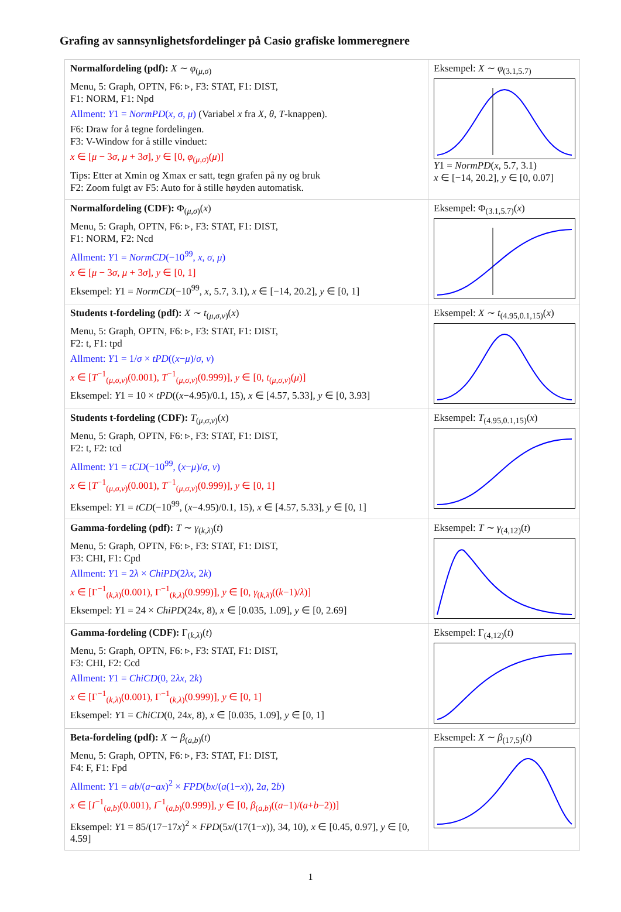Grafing av sannsynlighetsfordelinger på Casio grafiske lommeregnere
| Normalfordeling (pdf): X ∼ φ<sub>(μ,σ)</sub> Menu, 5: Graph, OPTN, F6: ▹, F3: STAT, F1: DIST, F1: NORM, F1: Npd Allment: Y 1 = NormPD ( x , σ , μ ) (Variabel x fra X , θ , T -knappen). F6: Draw for å tegne fordelingen. F3: V-Window for å stille vinduet: x ∈ [ μ − 3 σ , μ + 3 σ ], y ∈ [0, φ<sub>(μ,σ)</sub>( μ )] Tips: Etter at Xmin og Xmax er satt, tegn grafen på ny og bruk F2: Zoom fulgt av F5: Auto for å stille høyden automatisk. | Eksempel: X ∼ φ<sub>(3.1,5.7)</sub> Y 1 = NormPD ( x , 5.7, 3.1) x ∈ [−14, 20.2], y ∈ [0, 0.07] |
| Normalfordeling (CDF): Φ<sub>(μ,σ)</sub>( x ) Menu, 5: Graph, OPTN, F6: ▹, F3: STAT, F1: DIST, F1: NORM, F2: Ncd Allment: Y 1 = NormCD (−10<sup>99</sup>, x , σ , μ ) x ∈ [ μ − 3 σ , μ + 3 σ ], y ∈ [0, 1] Eksempel: Y 1 = NormCD (−10<sup>99</sup>, x , 5.7, 3.1), x ∈ [−14, 20.2], y ∈ [0, 1] | Eksempel: Φ<sub>(3.1,5.7)</sub>( x ) |
| Students t-fordeling (pdf): X ∼ t<sub>(μ,σ,ν)</sub>( x ) Menu, 5: Graph, OPTN, F6: ▹, F3: STAT, F1: DIST, F2: t, F1: tpd Allment: Y 1 = 1/ σ × tPD (( x − μ )/ σ , ν ) x ∈ [ T<sup>−1</sup><sub>(μ,σ,ν)</sub>(0.001), T<sup>−1</sup><sub>(μ,σ,ν)</sub>(0.999)], y ∈ [0, t<sub>(μ,σ,ν)</sub>( μ )] Eksempel: Y 1 = 10 × tPD (( x −4.95)/0.1, 15), x ∈ [4.57, 5.33], y ∈ [0, 3.93] | Eksempel: X ∼ t<sub>(4.95,0.1,15)</sub>( x ) |
| Students t-fordeling (CDF): T<sub>(μ,σ,ν)</sub>( x ) Menu, 5: Graph, OPTN, F6: ▹, F3: STAT, F1: DIST, F2: t, F2: tcd Allment: Y 1 = tCD (−10<sup>99</sup>, ( x − μ )/ σ , ν ) x ∈ [ T<sup>−1</sup><sub>(μ,σ,ν)</sub>(0.001), T<sup>−1</sup><sub>(μ,σ,ν)</sub>(0.999)], y ∈ [0, 1] Eksempel: Y 1 = tCD (−10<sup>99</sup>, ( x −4.95)/0.1, 15), x ∈ [4.57, 5.33], y ∈ [0, 1] | Eksempel: T<sub>(4.95,0.1,15)</sub>( x ) |
| Gamma-fordeling (pdf): T ∼ γ<sub>(k,λ)</sub>( t ) Menu, 5: Graph, OPTN, F6: ▹, F3: STAT, F1: DIST, F3: CHI, F1: Cpd Allment: Y 1 = 2 λ × ChiPD (2 λx , 2 k ) x ∈ [Γ<sup>−1</sup><sub>(k,λ)</sub>(0.001), Γ<sup>−1</sup><sub>(k,λ)</sub>(0.999)], y ∈ [0, γ<sub>(k,λ)</sub>(( k −1)/ λ )] Eksempel: Y 1 = 24 × ChiPD (24 x , 8), x ∈ [0.035, 1.09], y ∈ [0, 2.69] | Eksempel: T ∼ γ<sub>(4,12)</sub>( t ) |
| Gamma-fordeling (CDF): Γ<sub>(k,λ)</sub>( t ) Menu, 5: Graph, OPTN, F6: ▹, F3: STAT, F1: DIST, F3: CHI, F2: Ccd Allment: Y 1 = ChiCD (0, 2 λx , 2 k ) x ∈ [Γ<sup>−1</sup><sub>(k,λ)</sub>(0.001), Γ<sup>−1</sup><sub>(k,λ)</sub>(0.999)], y ∈ [0, 1] Eksempel: Y 1 = ChiCD (0, 24 x , 8), x ∈ [0.035, 1.09], y ∈ [0, 1] | Eksempel: Γ<sub>(4,12)</sub>( t ) |
| Beta-fordeling (pdf): X ∼ β<sub>(a,b)</sub>( t ) Menu, 5: Graph, OPTN, F6: ▹, F3: STAT, F1: DIST, F4: F, F1: Fpd Allment: Y 1 = ab /( a − ax )<sup>2</sup> × FPD ( bx /( a (1− x )), 2 a , 2 b ) x ∈ [ I<sup>−1</sup><sub>(a,b)</sub>(0.001), I<sup>−1</sup><sub>(a,b)</sub>(0.999)], y ∈ [0, β<sub>(a,b)</sub>(( a −1)/( a + b −2))] Eksempel: Y 1 = 85/(17−17 x )<sup>2</sup> × FPD (5 x /(17(1− x )), 34, 10), x ∈ [0.45, 0.97], y ∈ [0, 4.59] | Eksempel: X ∼ β<sub>(17,5)</sub>( t ) |
1